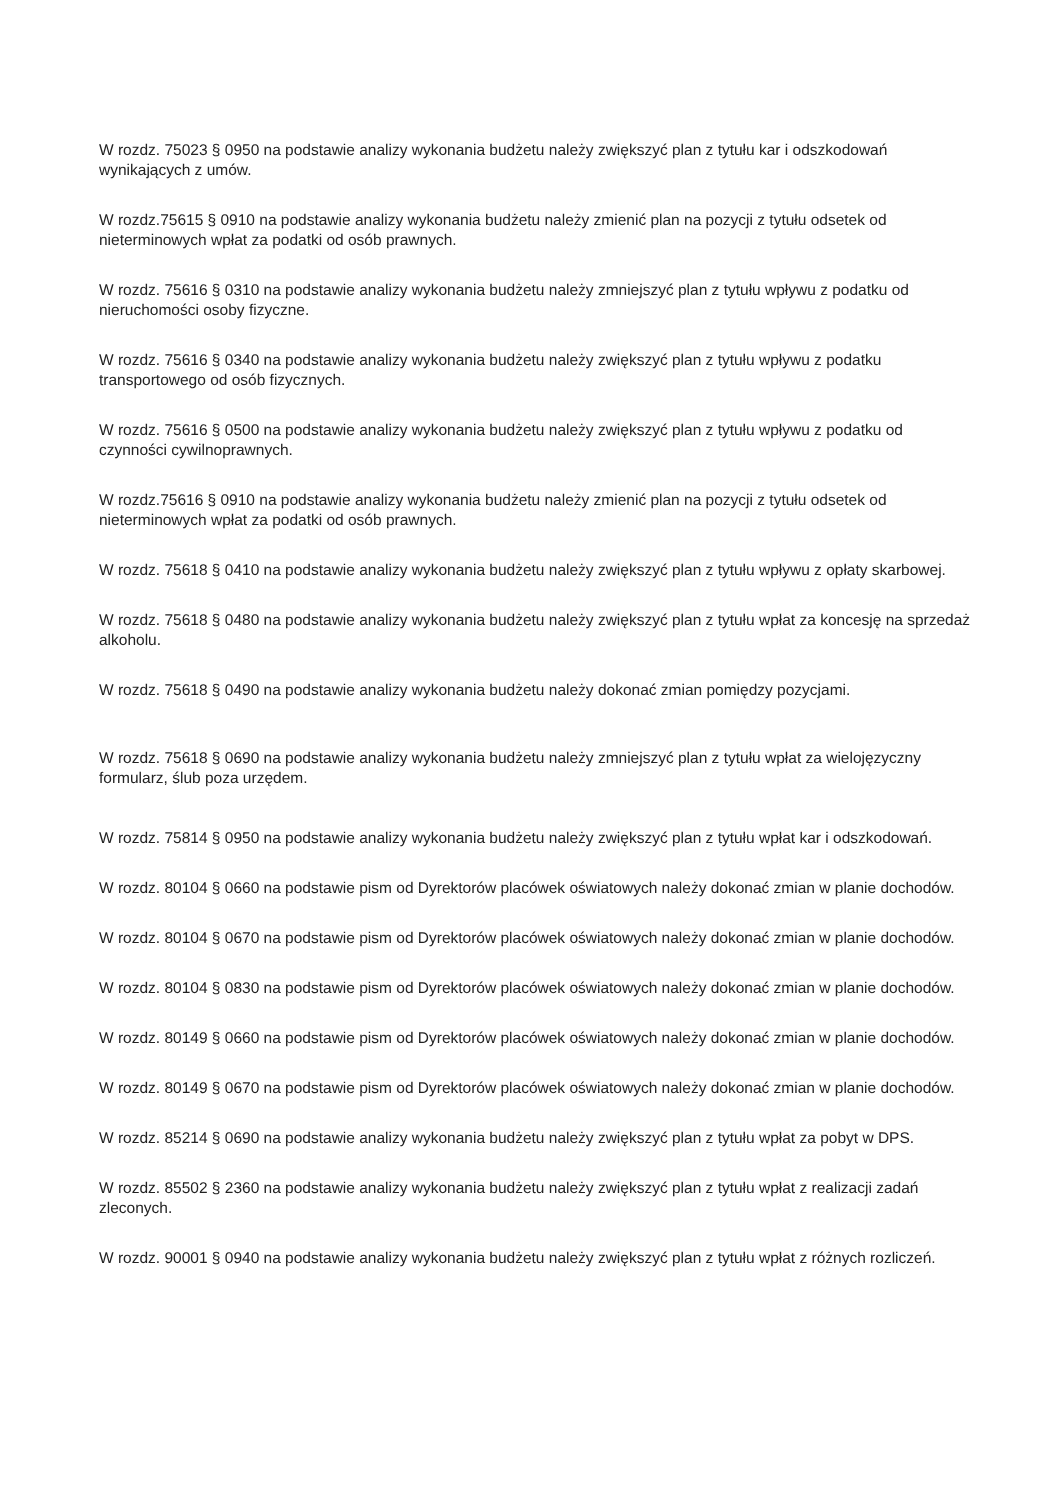W rozdz. 75023 § 0950 na podstawie analizy wykonania budżetu należy zwiększyć plan z tytułu kar i odszkodowań wynikających z umów.
W rozdz.75615 § 0910 na podstawie analizy wykonania budżetu należy zmienić plan na pozycji z tytułu odsetek od nieterminowych wpłat za podatki od osób prawnych.
W rozdz. 75616 § 0310 na podstawie analizy wykonania budżetu należy zmniejszyć plan z tytułu wpływu z podatku od nieruchomości osoby fizyczne.
W rozdz. 75616 § 0340 na podstawie analizy wykonania budżetu należy zwiększyć plan z tytułu wpływu z podatku transportowego od osób fizycznych.
W rozdz. 75616 § 0500 na podstawie analizy wykonania budżetu należy zwiększyć plan z tytułu wpływu z podatku od czynności cywilnoprawnych.
W rozdz.75616 § 0910 na podstawie analizy wykonania budżetu należy zmienić plan na pozycji z tytułu odsetek od nieterminowych wpłat za podatki od osób prawnych.
W rozdz. 75618 § 0410 na podstawie analizy wykonania budżetu należy zwiększyć plan z tytułu wpływu z opłaty skarbowej.
W rozdz. 75618 § 0480 na podstawie analizy wykonania budżetu należy zwiększyć plan z tytułu wpłat za koncesję na sprzedaż alkoholu.
W rozdz. 75618 § 0490 na podstawie analizy wykonania budżetu należy dokonać zmian pomiędzy pozycjami.
W rozdz. 75618 § 0690 na podstawie analizy wykonania budżetu należy zmniejszyć plan z tytułu wpłat za wielojęzyczny formularz, ślub poza urzędem.
W rozdz. 75814 § 0950 na podstawie analizy wykonania budżetu należy zwiększyć plan z tytułu wpłat kar i odszkodowań.
W rozdz. 80104 § 0660 na podstawie pism od Dyrektorów placówek oświatowych należy dokonać zmian w planie dochodów.
W rozdz. 80104 § 0670 na podstawie pism od Dyrektorów placówek oświatowych należy dokonać zmian w planie dochodów.
W rozdz. 80104 § 0830 na podstawie pism od Dyrektorów placówek oświatowych należy dokonać zmian w planie dochodów.
W rozdz. 80149 § 0660 na podstawie pism od Dyrektorów placówek oświatowych należy dokonać zmian w planie dochodów.
W rozdz. 80149 § 0670 na podstawie pism od Dyrektorów placówek oświatowych należy dokonać zmian w planie dochodów.
W rozdz. 85214 § 0690 na podstawie analizy wykonania budżetu należy zwiększyć plan z tytułu wpłat za pobyt w DPS.
W rozdz. 85502 § 2360 na podstawie analizy wykonania budżetu należy zwiększyć plan z tytułu wpłat z realizacji zadań zleconych.
W rozdz. 90001 § 0940 na podstawie analizy wykonania budżetu należy zwiększyć plan z tytułu wpłat z różnych rozliczeń.